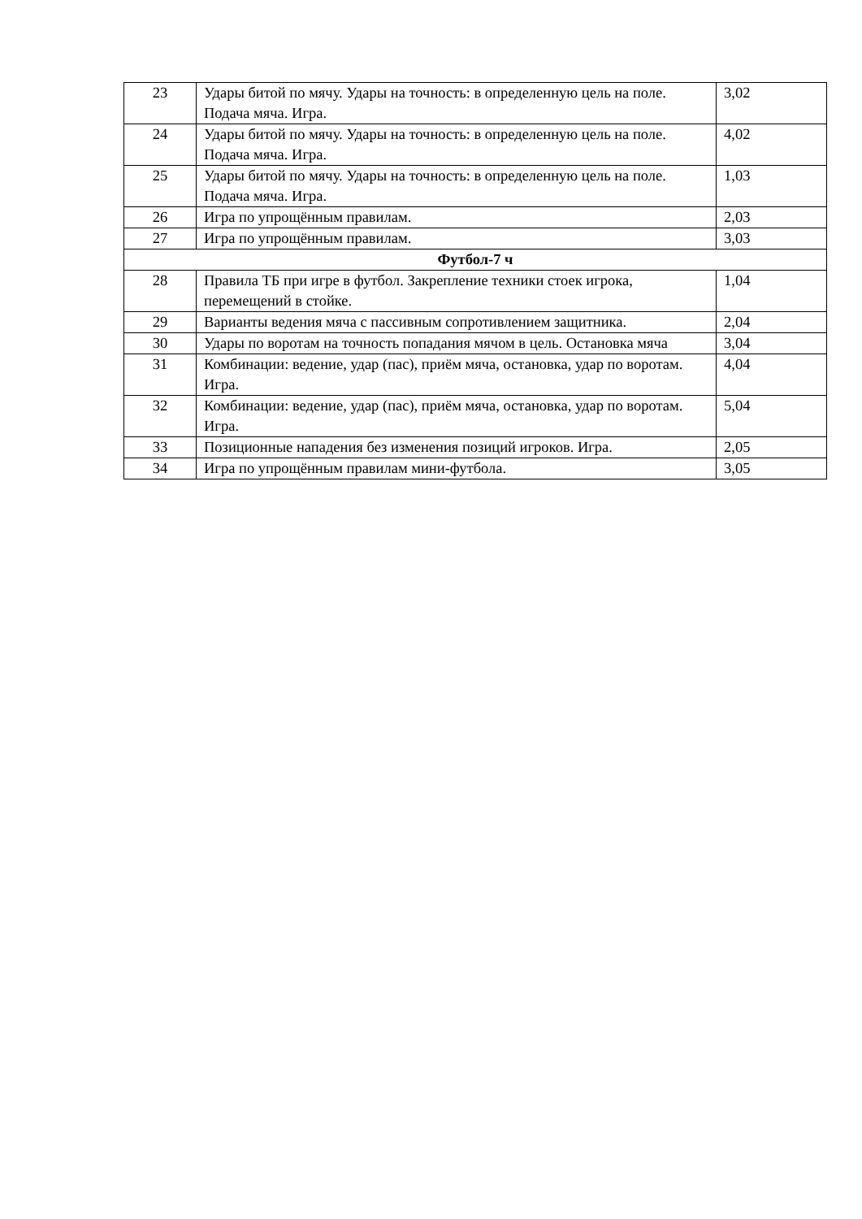| 23 | Удары битой по мячу. Удары на точность: в определенную цель на поле. Подача мяча. Игра. | 3,02 |
| 24 | Удары битой по мячу. Удары на точность: в определенную цель на поле. Подача мяча. Игра. | 4,02 |
| 25 | Удары битой по мячу. Удары на точность: в определенную цель на поле. Подача мяча. Игра. | 1,03 |
| 26 | Игра по упрощённым правилам. | 2,03 |
| 27 | Игра по упрощённым правилам. | 3,03 |
| Футбол-7 ч | | |
| 28 | Правила ТБ при игре в футбол. Закрепление техники стоек игрока, перемещений в стойке. | 1,04 |
| 29 | Варианты ведения мяча с пассивным сопротивлением защитника. | 2,04 |
| 30 | Удары по воротам на точность попадания мячом в цель. Остановка мяча | 3,04 |
| 31 | Комбинации: ведение, удар (пас), приём мяча, остановка, удар по воротам. Игра. | 4,04 |
| 32 | Комбинации: ведение, удар (пас), приём мяча, остановка, удар по воротам. Игра. | 5,04 |
| 33 | Позиционные нападения без изменения позиций игроков. Игра. | 2,05 |
| 34 | Игра по упрощённым правилам мини-футбола. | 3,05 |